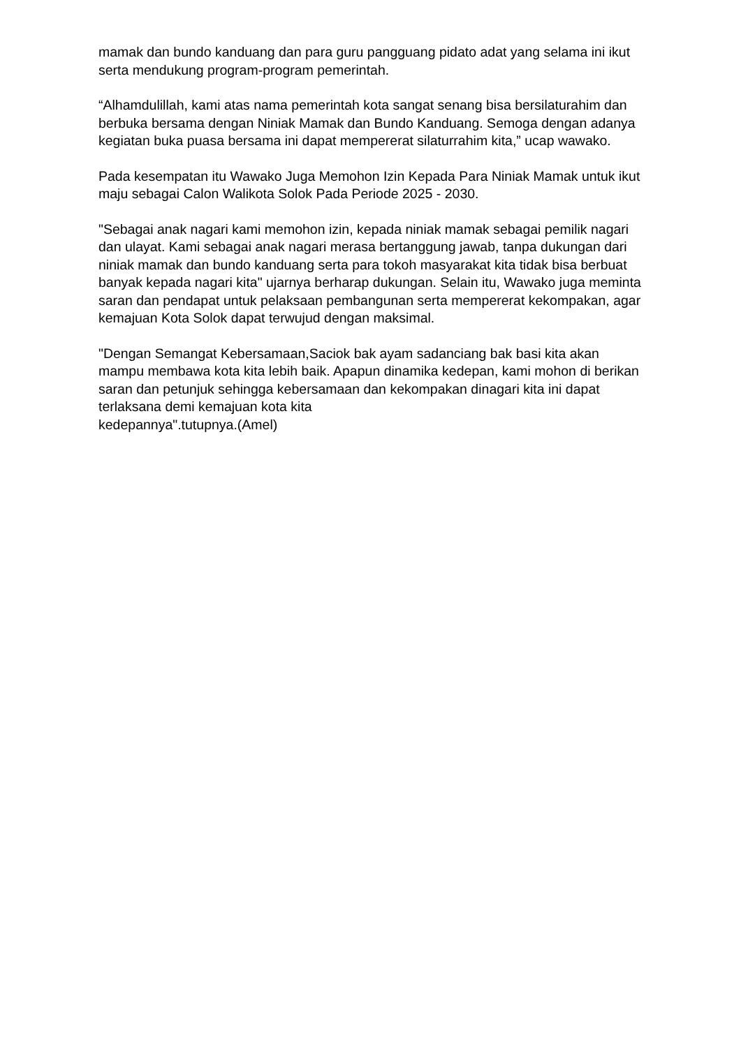mamak dan bundo kanduang dan para guru pangguang pidato adat yang selama ini ikut serta mendukung program-program pemerintah.
“Alhamdulillah, kami atas nama pemerintah kota sangat senang bisa bersilaturahim dan berbuka bersama dengan Niniak Mamak dan Bundo Kanduang. Semoga dengan adanya kegiatan buka puasa bersama ini dapat mempererat silaturrahim kita,” ucap wawako.
Pada kesempatan itu Wawako Juga Memohon Izin Kepada Para Niniak Mamak untuk ikut maju sebagai Calon Walikota Solok Pada Periode 2025 - 2030.
"Sebagai anak nagari kami memohon izin, kepada niniak mamak sebagai pemilik nagari dan ulayat. Kami sebagai anak nagari merasa bertanggung jawab, tanpa dukungan dari niniak mamak dan bundo kanduang serta para tokoh masyarakat kita tidak bisa berbuat banyak kepada nagari kita" ujarnya berharap dukungan. Selain itu, Wawako juga meminta saran dan pendapat untuk pelaksaan pembangunan serta mempererat kekompakan, agar kemajuan Kota Solok dapat terwujud dengan maksimal.
"Dengan Semangat Kebersamaan,Saciok bak ayam sadanciang bak basi kita akan mampu membawa kota kita lebih baik. Apapun dinamika kedepan, kami mohon di berikan saran dan petunjuk sehingga kebersamaan dan kekompakan dinagari kita ini dapat terlaksana demi kemajuan kota kita
kedepannya".tutupnya.(Amel)